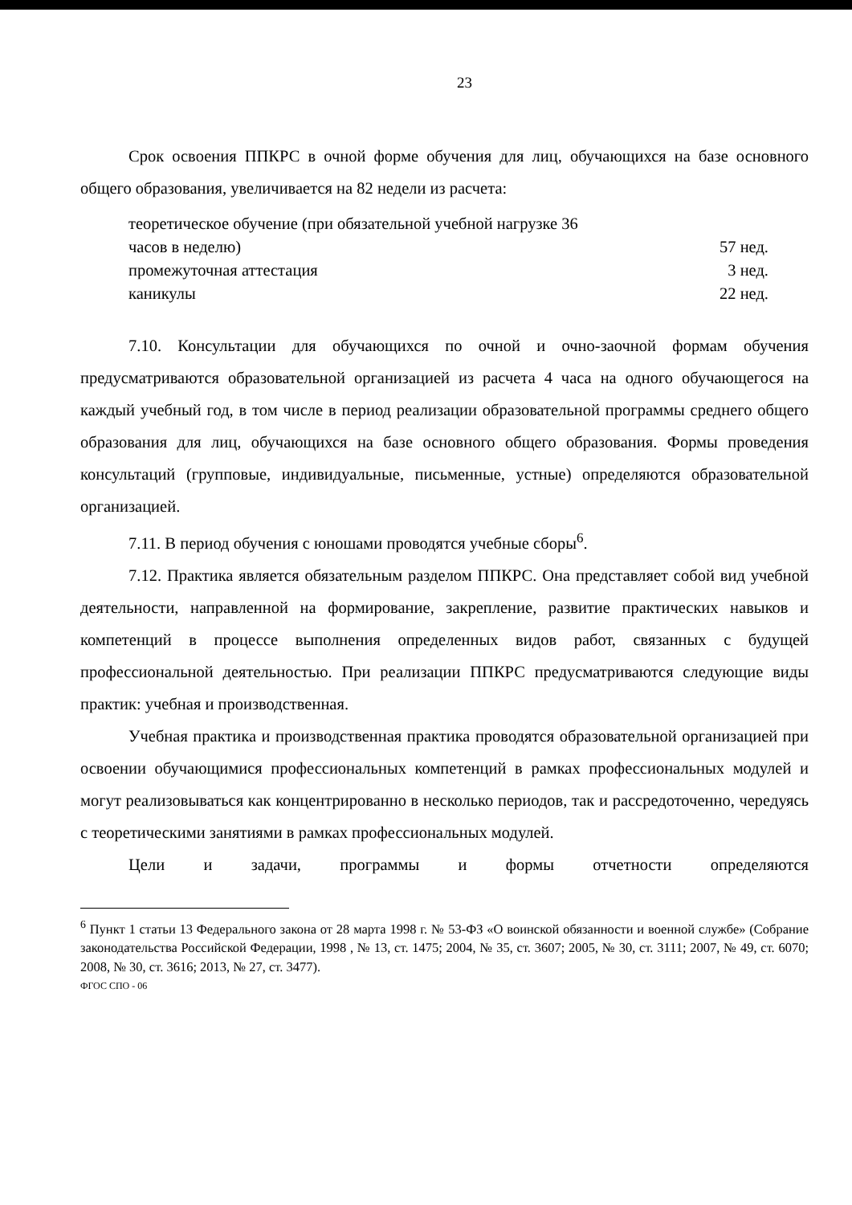23
Срок освоения ППКРС в очной форме обучения для лиц, обучающихся на базе основного общего образования, увеличивается на 82 недели из расчета:
теоретическое обучение (при обязательной учебной нагрузке 36
часов в неделю) 57 нед.
промежуточная аттестация 3 нед.
каникулы 22 нед.
7.10. Консультации для обучающихся по очной и очно-заочной формам обучения предусматриваются образовательной организацией из расчета 4 часа на одного обучающегося на каждый учебный год, в том числе в период реализации образовательной программы среднего общего образования для лиц, обучающихся на базе основного общего образования. Формы проведения консультаций (групповые, индивидуальные, письменные, устные) определяются образовательной организацией.
7.11. В период обучения с юношами проводятся учебные сборы<sup>6</sup>.
7.12. Практика является обязательным разделом ППКРС. Она представляет собой вид учебной деятельности, направленной на формирование, закрепление, развитие практических навыков и компетенций в процессе выполнения определенных видов работ, связанных с будущей профессиональной деятельностью. При реализации ППКРС предусматриваются следующие виды практик: учебная и производственная.
Учебная практика и производственная практика проводятся образовательной организацией при освоении обучающимися профессиональных компетенций в рамках профессиональных модулей и могут реализовываться как концентрированно в несколько периодов, так и рассредоточенно, чередуясь с теоретическими занятиями в рамках профессиональных модулей.
Цели и задачи, программы и формы отчетности определяются
<sup>6</sup> Пункт 1 статьи 13 Федерального закона от 28 марта 1998 г. № 53-ФЗ «О воинской обязанности и военной службе» (Собрание законодательства Российской Федерации, 1998 , № 13, ст. 1475; 2004, № 35, ст. 3607; 2005, № 30, ст. 3111; 2007, № 49, ст. 6070; 2008, № 30, ст. 3616; 2013, № 27, ст. 3477).
ФГОС СПО - 06